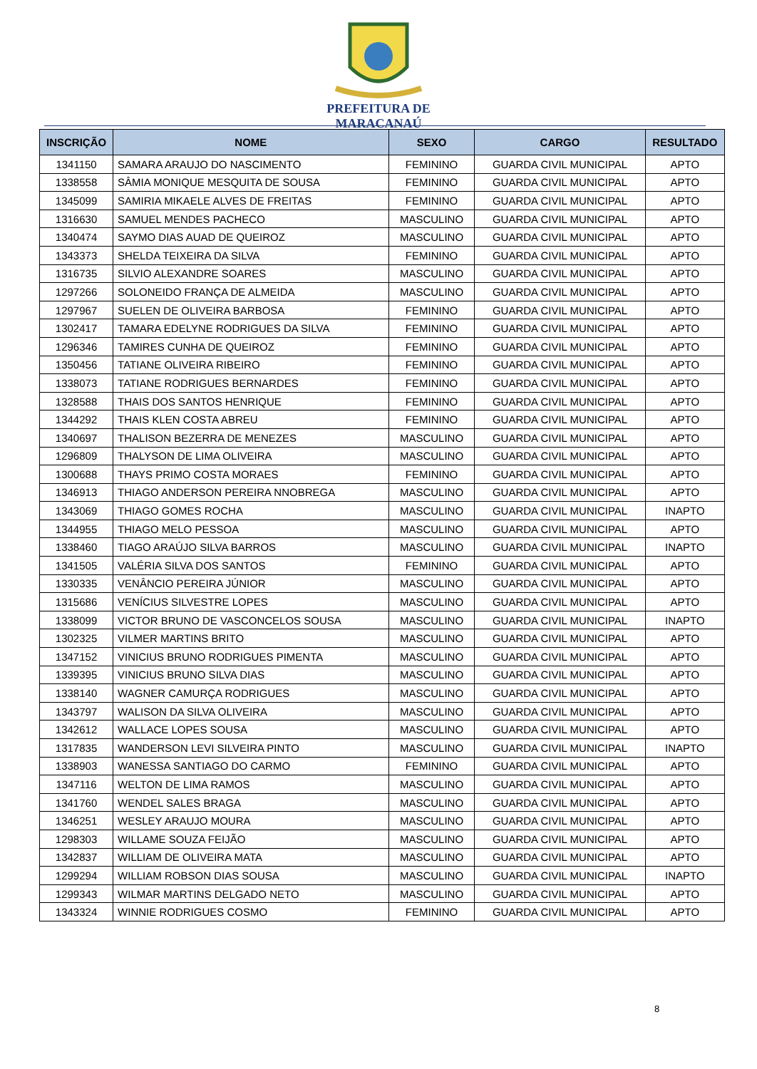PREFEITURA DE
MARACANAÚ
| INSCRIÇÃO | NOME | SEXO | CARGO | RESULTADO |
| --- | --- | --- | --- | --- |
| 1341150 | SAMARA ARAUJO DO NASCIMENTO | FEMININO | GUARDA CIVIL MUNICIPAL | APTO |
| 1338558 | SÂMIA MONIQUE MESQUITA DE SOUSA | FEMININO | GUARDA CIVIL MUNICIPAL | APTO |
| 1345099 | SAMIRIA MIKAELE ALVES DE FREITAS | FEMININO | GUARDA CIVIL MUNICIPAL | APTO |
| 1316630 | SAMUEL MENDES PACHECO | MASCULINO | GUARDA CIVIL MUNICIPAL | APTO |
| 1340474 | SAYMO DIAS AUAD DE QUEIROZ | MASCULINO | GUARDA CIVIL MUNICIPAL | APTO |
| 1343373 | SHELDA TEIXEIRA DA SILVA | FEMININO | GUARDA CIVIL MUNICIPAL | APTO |
| 1316735 | SILVIO ALEXANDRE SOARES | MASCULINO | GUARDA CIVIL MUNICIPAL | APTO |
| 1297266 | SOLONEIDO FRANÇA DE ALMEIDA | MASCULINO | GUARDA CIVIL MUNICIPAL | APTO |
| 1297967 | SUELEN DE OLIVEIRA BARBOSA | FEMININO | GUARDA CIVIL MUNICIPAL | APTO |
| 1302417 | TAMARA EDELYNE RODRIGUES DA SILVA | FEMININO | GUARDA CIVIL MUNICIPAL | APTO |
| 1296346 | TAMIRES CUNHA DE QUEIROZ | FEMININO | GUARDA CIVIL MUNICIPAL | APTO |
| 1350456 | TATIANE OLIVEIRA RIBEIRO | FEMININO | GUARDA CIVIL MUNICIPAL | APTO |
| 1338073 | TATIANE RODRIGUES BERNARDES | FEMININO | GUARDA CIVIL MUNICIPAL | APTO |
| 1328588 | THAIS DOS SANTOS HENRIQUE | FEMININO | GUARDA CIVIL MUNICIPAL | APTO |
| 1344292 | THAIS KLEN COSTA ABREU | FEMININO | GUARDA CIVIL MUNICIPAL | APTO |
| 1340697 | THALISON BEZERRA DE MENEZES | MASCULINO | GUARDA CIVIL MUNICIPAL | APTO |
| 1296809 | THALYSON DE LIMA OLIVEIRA | MASCULINO | GUARDA CIVIL MUNICIPAL | APTO |
| 1300688 | THAYS PRIMO COSTA MORAES | FEMININO | GUARDA CIVIL MUNICIPAL | APTO |
| 1346913 | THIAGO ANDERSON PEREIRA NNOBREGA | MASCULINO | GUARDA CIVIL MUNICIPAL | APTO |
| 1343069 | THIAGO GOMES ROCHA | MASCULINO | GUARDA CIVIL MUNICIPAL | INAPTO |
| 1344955 | THIAGO MELO PESSOA | MASCULINO | GUARDA CIVIL MUNICIPAL | APTO |
| 1338460 | TIAGO ARAÚJO SILVA BARROS | MASCULINO | GUARDA CIVIL MUNICIPAL | INAPTO |
| 1341505 | VALÉRIA SILVA DOS SANTOS | FEMININO | GUARDA CIVIL MUNICIPAL | APTO |
| 1330335 | VENÂNCIO PEREIRA JÚNIOR | MASCULINO | GUARDA CIVIL MUNICIPAL | APTO |
| 1315686 | VENÍCIUS SILVESTRE LOPES | MASCULINO | GUARDA CIVIL MUNICIPAL | APTO |
| 1338099 | VICTOR BRUNO DE VASCONCELOS SOUSA | MASCULINO | GUARDA CIVIL MUNICIPAL | INAPTO |
| 1302325 | VILMER MARTINS BRITO | MASCULINO | GUARDA CIVIL MUNICIPAL | APTO |
| 1347152 | VINICIUS BRUNO RODRIGUES PIMENTA | MASCULINO | GUARDA CIVIL MUNICIPAL | APTO |
| 1339395 | VINICIUS BRUNO SILVA DIAS | MASCULINO | GUARDA CIVIL MUNICIPAL | APTO |
| 1338140 | WAGNER CAMURÇA RODRIGUES | MASCULINO | GUARDA CIVIL MUNICIPAL | APTO |
| 1343797 | WALISON DA SILVA OLIVEIRA | MASCULINO | GUARDA CIVIL MUNICIPAL | APTO |
| 1342612 | WALLACE LOPES SOUSA | MASCULINO | GUARDA CIVIL MUNICIPAL | APTO |
| 1317835 | WANDERSON LEVI SILVEIRA PINTO | MASCULINO | GUARDA CIVIL MUNICIPAL | INAPTO |
| 1338903 | WANESSA SANTIAGO DO CARMO | FEMININO | GUARDA CIVIL MUNICIPAL | APTO |
| 1347116 | WELTON DE LIMA RAMOS | MASCULINO | GUARDA CIVIL MUNICIPAL | APTO |
| 1341760 | WENDEL SALES BRAGA | MASCULINO | GUARDA CIVIL MUNICIPAL | APTO |
| 1346251 | WESLEY ARAUJO MOURA | MASCULINO | GUARDA CIVIL MUNICIPAL | APTO |
| 1298303 | WILLAME SOUZA FEIJÃO | MASCULINO | GUARDA CIVIL MUNICIPAL | APTO |
| 1342837 | WILLIAM DE OLIVEIRA MATA | MASCULINO | GUARDA CIVIL MUNICIPAL | APTO |
| 1299294 | WILLIAM ROBSON DIAS SOUSA | MASCULINO | GUARDA CIVIL MUNICIPAL | INAPTO |
| 1299343 | WILMAR MARTINS DELGADO NETO | MASCULINO | GUARDA CIVIL MUNICIPAL | APTO |
| 1343324 | WINNIE RODRIGUES COSMO | FEMININO | GUARDA CIVIL MUNICIPAL | APTO |
8